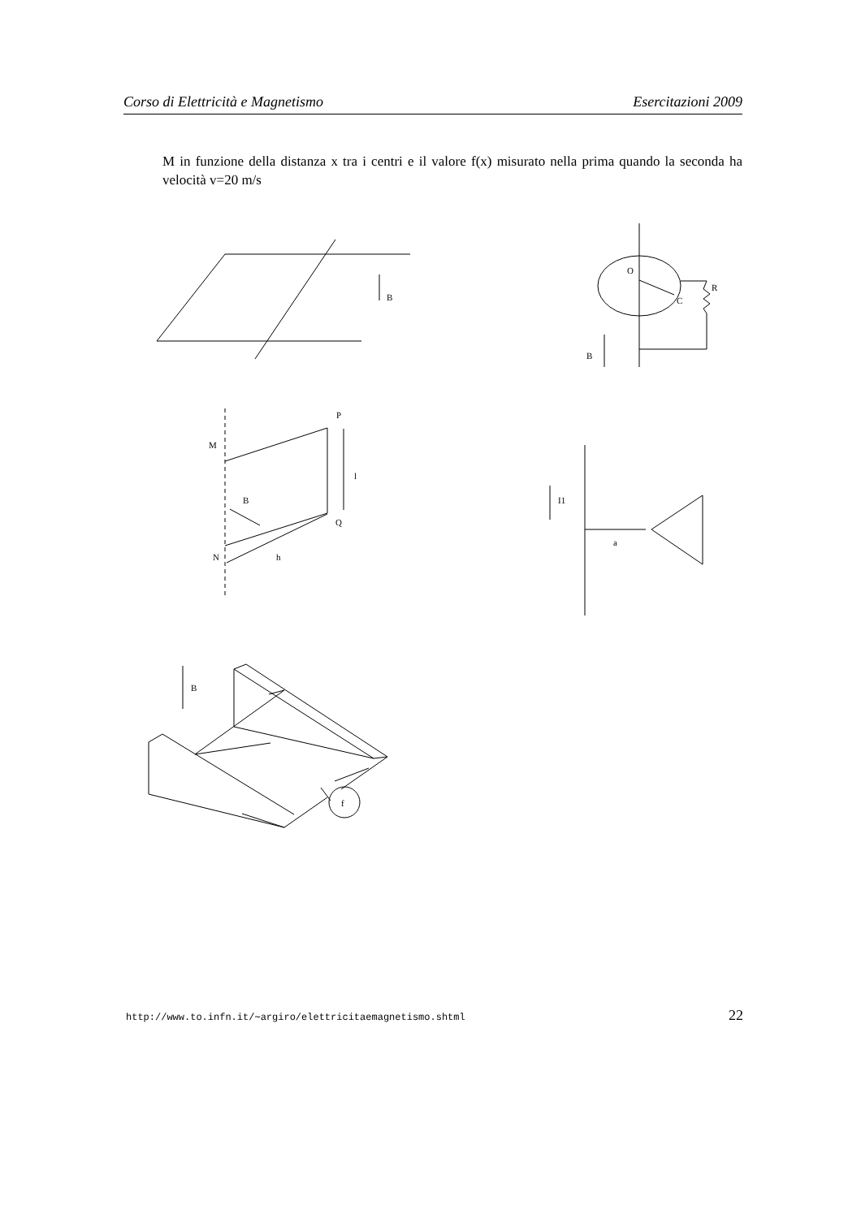Corso di Elettricità e Magnetismo Esercitazioni 2009
M in funzione della distanza x tra i centri e il valore f(x) misurato nella prima quando la seconda ha velocità v=20 m/s
B
O
C
R
B
P
M
l
B
Q
N
h
I1
a
f
B
http://www.to.infn.it/∼argiro/elettricitaemagnetismo.shtml 22